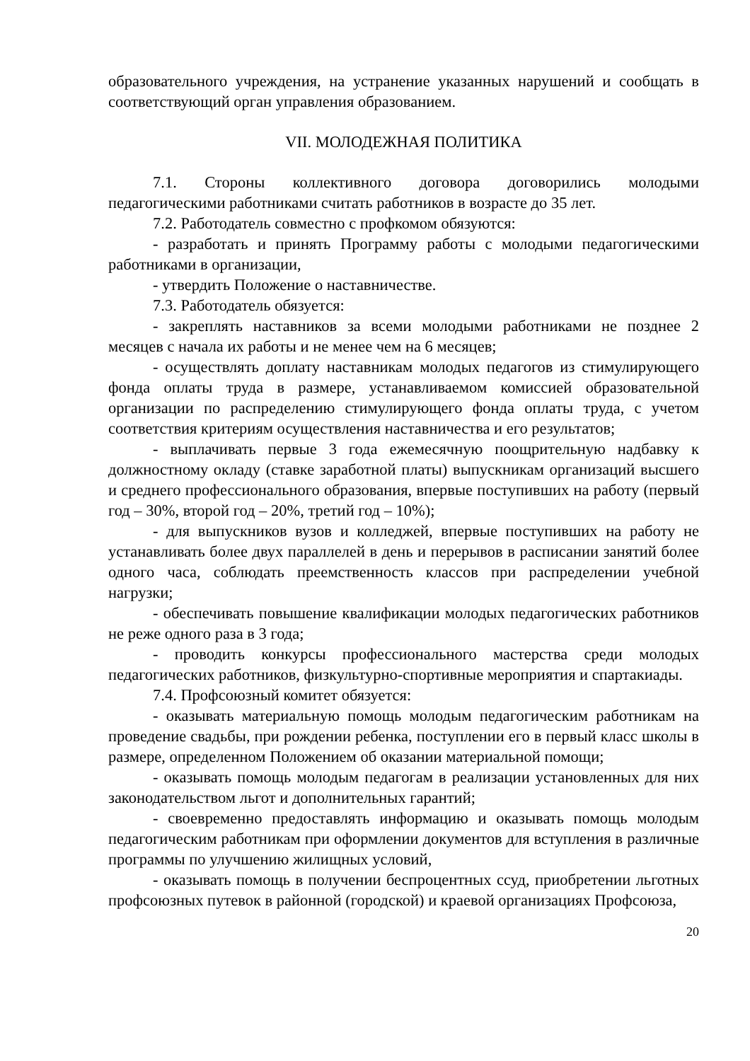образовательного учреждения, на устранение указанных нарушений и сообщать в соответствующий орган управления образованием.
VII. МОЛОДЕЖНАЯ ПОЛИТИКА
7.1. Стороны коллективного договора договорились молодыми педагогическими работниками считать работников в возрасте до 35 лет.
7.2. Работодатель совместно с профкомом обязуются:
- разработать и принять Программу работы с молодыми педагогическими работниками в организации,
- утвердить Положение о наставничестве.
7.3. Работодатель обязуется:
- закреплять наставников за всеми молодыми работниками не позднее 2 месяцев с начала их работы и не менее чем на 6 месяцев;
- осуществлять доплату наставникам молодых педагогов из стимулирующего фонда оплаты труда в размере, устанавливаемом комиссией образовательной организации по распределению стимулирующего фонда оплаты труда, с учетом соответствия критериям осуществления наставничества и его результатов;
- выплачивать первые 3 года ежемесячную поощрительную надбавку к должностному окладу (ставке заработной платы) выпускникам организаций высшего и среднего профессионального образования, впервые поступивших на работу (первый год – 30%, второй год – 20%, третий год – 10%);
- для выпускников вузов и колледжей, впервые поступивших на работу не устанавливать более двух параллелей в день и перерывов в расписании занятий более одного часа, соблюдать преемственность классов при распределении учебной нагрузки;
- обеспечивать повышение квалификации молодых педагогических работников не реже одного раза в 3 года;
- проводить конкурсы профессионального мастерства среди молодых педагогических работников, физкультурно-спортивные мероприятия и спартакиады.
7.4. Профсоюзный комитет обязуется:
- оказывать материальную помощь молодым педагогическим работникам на проведение свадьбы, при рождении ребенка, поступлении его в первый класс школы в размере, определенном Положением об оказании материальной помощи;
- оказывать помощь молодым педагогам в реализации установленных для них законодательством льгот и дополнительных гарантий;
- своевременно предоставлять информацию и оказывать помощь молодым педагогическим работникам при оформлении документов для вступления в различные программы по улучшению жилищных условий,
- оказывать помощь в получении беспроцентных ссуд, приобретении льготных профсоюзных путевок в районной (городской) и краевой организациях Профсоюза,
20